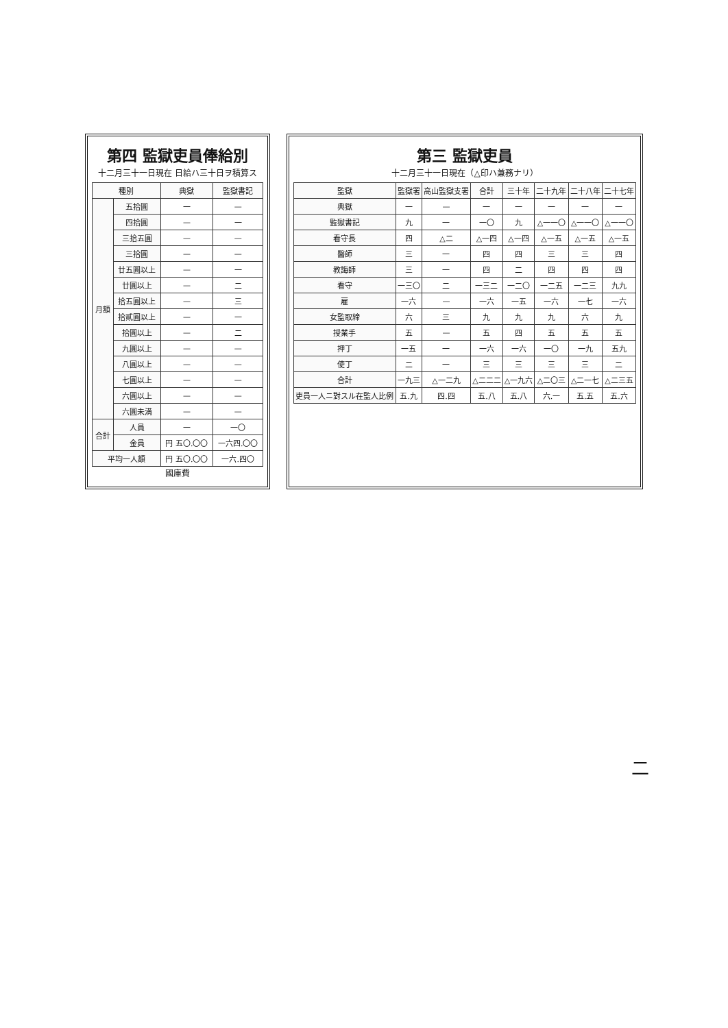第三 監獄吏員
十二月三十一日現在（△印ハ兼務ナリ）
| 監獄 | 監獄署 | 高山監獄支署 | 合計 | 三十年 | 二十九年 | 二十八年 | 二十七年 |
| --- | --- | --- | --- | --- | --- | --- | --- |
| 典獄 | 一 | — | 一 | 一 | 一 | 一 | 一 |
| 監獄書記 | 九 | 一 | 一〇 | 九 | △一一〇 | △一一〇 | △一一〇 |
| 看守長 | 四 | △二 | △一四 | △一四 | △一五 | △一五 | △一五 |
| 醫師 | 三 | 一 | 四 | 四 | 三 | 三 | 四 |
| 教誨師 | 三 | 一 | 四 | 二 | 四 | 四 | 四 |
| 看守 | 一三〇 | 二 | 一三二 | 一二〇 | 一二五 | 一二三 | 九九 |
| 雇 | 一六 | — | 一六 | 一五 | 一六 | 一七 | 一六 |
| 女監取締 | 六 | 三 | 九 | 九 | 九 | 六 | 九 |
| 授業手 | 五 | — | 五 | 四 | 五 | 五 | 五 |
| 押丁 | 一五 | 一 | 一六 | 一六 | 一〇 | 一九 | 五九 |
| 使丁 | 二 | 一 | 三 | 三 | 三 | 三 | 二 |
| 合計 | 一九三 | △一二九 | △二二二 | △一九六 | △二〇三 | △二一七 | △二三五 |
| 吏員一人ニ對スル在監人比例 | 五.九 | 四.四 | 五.八 | 五.八 | 六.一 | 五.五 | 五.六 |
第四 監獄吏員俸給別
十二月三十一日現在 日給ハ三十日ヲ積算ス
| 種別 | | 典獄 | 監獄書記 |
| --- | --- | --- | --- |
| 月額 | 五拾圓 | 一 | — |
| | 四拾圓 | — | 一 |
| | 三拾五圓 | — | — |
| | 三拾圓 | — | — |
| | 廿五圓以上 | — | 一 |
| | 廿圓以上 | — | 二 |
| | 拾五圓以上 | — | 三 |
| | 拾貳圓以上 | — | 一 |
| | 拾圓以上 | — | 二 |
| | 九圓以上 | — | — |
| | 八圓以上 | — | — |
| | 七圓以上 | — | — |
| | 六圓以上 | — | — |
| | 六圓未満 | — | — |
| 合計 | 人員 | 一 | 一〇 |
| | 金員 | 円 五〇.〇〇 | 一六四.〇〇 |
| 平均一人額 | | 円 五〇.〇〇 | 一六.四〇 |
國庫費
二